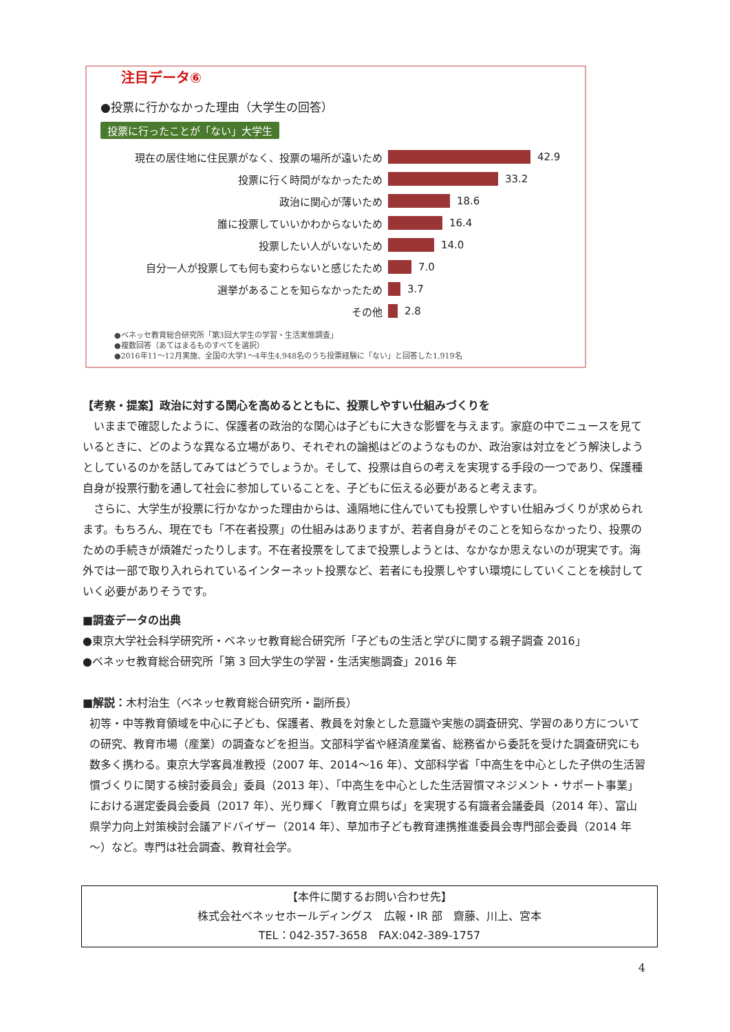注目データ⑥
●投票に行かなかった理由（大学生の回答）
投票に行ったことが「ない」大学生
現在の居住地に住民票がなく、投票の場所が遠いため 42.9
投票に行く時間がなかったため 33.2
政治に関心が薄いため 18.6
誰に投票していいかわからないため 16.4
投票したい人がいないため 14.0
自分一人が投票しても何も変わらないと感じたため 7.0
選挙があることを知らなかったため 3.7
その他 2.8
●ベネッセ教育総合研究所「第3回大学生の学習・生活実態調査」
●複数回答（あてはまるものすべてを選択）
●2016年11～12月実施、全国の大学1～4年生4,948名のうち投票経験に「ない」と回答した1,919名
【考察・提案】政治に対する関心を高めるとともに、投票しやすい仕組みづくりを
いままで確認したように、保護者の政治的な関心は子どもに大きな影響を与えます。家庭の中でニュースを見ているときに、どのような異なる立場があり、それぞれの論拠はどのようなものか、政治家は対立をどう解決しようとしているのかを話してみてはどうでしょうか。そして、投票は自らの考えを実現する手段の一つであり、保護種自身が投票行動を通して社会に参加していることを、子どもに伝える必要があると考えます。
さらに、大学生が投票に行かなかった理由からは、遠隔地に住んでいても投票しやすい仕組みづくりが求められます。もちろん、現在でも「不在者投票」の仕組みはありますが、若者自身がそのことを知らなかったり、投票のための手続きが煩雑だったりします。不在者投票をしてまで投票しようとは、なかなか思えないのが現実です。海外では一部で取り入れられているインターネット投票など、若者にも投票しやすい環境にしていくことを検討していく必要がありそうです。
■調査データの出典
●東京大学社会科学研究所・ベネッセ教育総合研究所「子どもの生活と学びに関する親子調査 2016」
●ベネッセ教育総合研究所「第 3 回大学生の学習・生活実態調査」2016 年
■解説：木村治生（ベネッセ教育総合研究所・副所長）
初等・中等教育領域を中心に子ども、保護者、教員を対象とした意識や実態の調査研究、学習のあり方についての研究、教育市場（産業）の調査などを担当。文部科学省や経済産業省、総務省から委託を受けた調査研究にも数多く携わる。東京大学客員准教授（2007 年、2014～16 年）、文部科学省「中高生を中心とした子供の生活習慣づくりに関する検討委員会」委員（2013 年）、「中高生を中心とした生活習慣マネジメント・サポート事業」における選定委員会委員（2017 年）、光り輝く「教育立県ちば」を実現する有識者会議委員（2014 年）、富山県学力向上対策検討会議アドバイザー（2014 年）、草加市子ども教育連携推進委員会専門部会委員（2014 年～）など。専門は社会調査、教育社会学。
【本件に関するお問い合わせ先】
株式会社ベネッセホールディングス　広報・IR 部　齋藤、川上、宮本
TEL：042-357-3658　FAX:042-389-1757
4